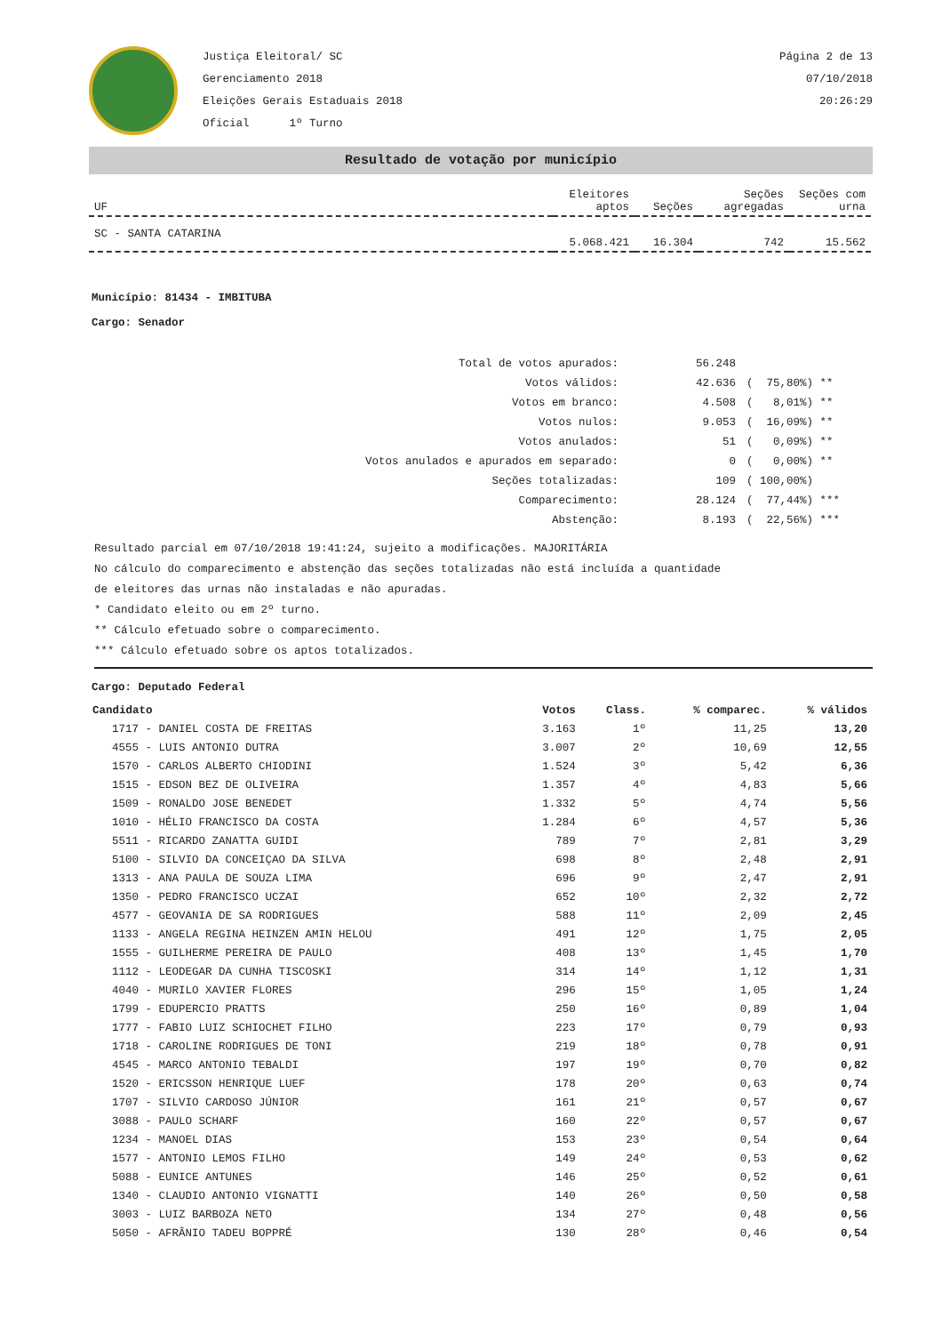Justiça Eleitoral/ SC
Gerenciamento 2018
Eleições Gerais Estaduais 2018
Oficial 1º Turno
Página 2 de 13
07/10/2018
20:26:29
Resultado de votação por município
| UF | Eleitores aptos | Seções | Seções agregadas | Seções com urna |
| --- | --- | --- | --- | --- |
| SC - SANTA CATARINA | 5.068.421 | 16.304 | 742 | 15.562 |
Município: 81434 - IMBITUBA
Cargo: Senador
| Total de votos apurados: | 56.248 | |
| Votos válidos: | 42.636 | ( 75,80%) ** |
| Votos em branco: | 4.508 | ( 8,01%) ** |
| Votos nulos: | 9.053 | ( 16,09%) ** |
| Votos anulados: | 51 | ( 0,09%) ** |
| Votos anulados e apurados em separado: | 0 | ( 0,00%) ** |
| Seções totalizadas: | 109 | ( 100,00%) |
| Comparecimento: | 28.124 | ( 77,44%) *** |
| Abstenção: | 8.193 | ( 22,56%) *** |
Resultado parcial em 07/10/2018 19:41:24, sujeito a modificações. MAJORITÁRIA
No cálculo do comparecimento e abstenção das seções totalizadas não está incluída a quantidade
de eleitores das urnas não instaladas e não apuradas.
* Candidato eleito ou em 2º turno.
** Cálculo efetuado sobre o comparecimento.
*** Cálculo efetuado sobre os aptos totalizados.
Cargo: Deputado Federal
| Candidato | Votos | Class. | % comparec. | % válidos |
| --- | --- | --- | --- | --- |
| 1717 - DANIEL COSTA DE FREITAS | 3.163 | 1º | 11,25 | 13,20 |
| 4555 - LUIS ANTONIO DUTRA | 3.007 | 2º | 10,69 | 12,55 |
| 1570 - CARLOS ALBERTO CHIODINI | 1.524 | 3º | 5,42 | 6,36 |
| 1515 - EDSON BEZ DE OLIVEIRA | 1.357 | 4º | 4,83 | 5,66 |
| 1509 - RONALDO JOSE BENEDET | 1.332 | 5º | 4,74 | 5,56 |
| 1010 - HÉLIO FRANCISCO DA COSTA | 1.284 | 6º | 4,57 | 5,36 |
| 5511 - RICARDO ZANATTA GUIDI | 789 | 7º | 2,81 | 3,29 |
| 5100 - SILVIO DA CONCEIÇAO DA SILVA | 698 | 8º | 2,48 | 2,91 |
| 1313 - ANA PAULA DE SOUZA LIMA | 696 | 9º | 2,47 | 2,91 |
| 1350 - PEDRO FRANCISCO UCZAI | 652 | 10º | 2,32 | 2,72 |
| 4577 - GEOVANIA DE SA RODRIGUES | 588 | 11º | 2,09 | 2,45 |
| 1133 - ANGELA REGINA HEINZEN AMIN HELOU | 491 | 12º | 1,75 | 2,05 |
| 1555 - GUILHERME PEREIRA DE PAULO | 408 | 13º | 1,45 | 1,70 |
| 1112 - LEODEGAR DA CUNHA TISCOSKI | 314 | 14º | 1,12 | 1,31 |
| 4040 - MURILO XAVIER FLORES | 296 | 15º | 1,05 | 1,24 |
| 1799 - EDUPERCIO PRATTS | 250 | 16º | 0,89 | 1,04 |
| 1777 - FABIO LUIZ SCHIOCHET FILHO | 223 | 17º | 0,79 | 0,93 |
| 1718 - CAROLINE RODRIGUES DE TONI | 219 | 18º | 0,78 | 0,91 |
| 4545 - MARCO ANTONIO TEBALDI | 197 | 19º | 0,70 | 0,82 |
| 1520 - ERICSSON HENRIQUE LUEF | 178 | 20º | 0,63 | 0,74 |
| 1707 - SILVIO CARDOSO JÚNIOR | 161 | 21º | 0,57 | 0,67 |
| 3088 - PAULO SCHARF | 160 | 22º | 0,57 | 0,67 |
| 1234 - MANOEL DIAS | 153 | 23º | 0,54 | 0,64 |
| 1577 - ANTONIO LEMOS FILHO | 149 | 24º | 0,53 | 0,62 |
| 5088 - EUNICE ANTUNES | 146 | 25º | 0,52 | 0,61 |
| 1340 - CLAUDIO ANTONIO VIGNATTI | 140 | 26º | 0,50 | 0,58 |
| 3003 - LUIZ BARBOZA NETO | 134 | 27º | 0,48 | 0,56 |
| 5050 - AFRÂNIO TADEU BOPPRÉ | 130 | 28º | 0,46 | 0,54 |